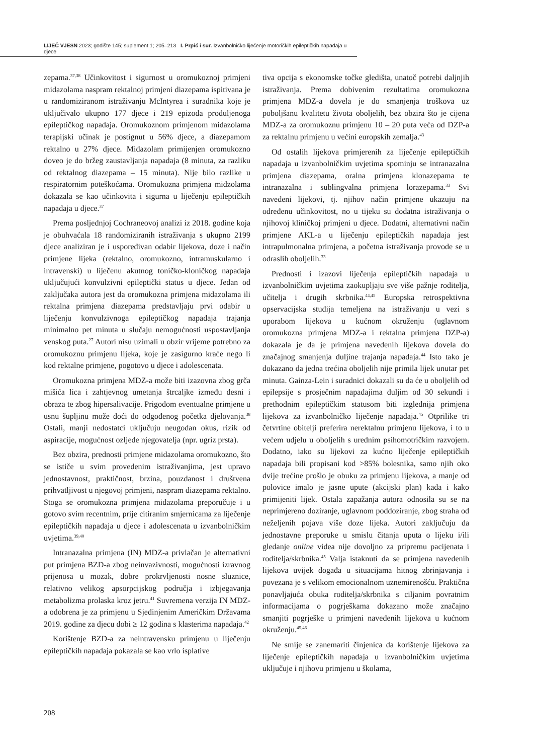LIJEČ VJESN 2023; godište 145; suplement 1; 205–213 I. Prpić i sur. Izvanbolničko liječenje motoričkih epileptičkih napadaja u djece
zepama.<sup>37,38</sup> Učinkovitost i sigurnost u oromukoznoj primjeni midazolama naspram rektalnoj primjeni diazepama ispitivana je u randomiziranom istraživanju McIntyrea i suradnika koje je uključivalo ukupno 177 djece i 219 epizoda produljenoga epileptičkog napadaja. Oromukoznom primjenom midazolama terapijski učinak je postignut u 56% djece, a diazepamom rektalno u 27% djece. Midazolam primijenjen oromukozno doveo je do bržeg zaustavljanja napadaja (8 minuta, za razliku od rektalnog diazepama – 15 minuta). Nije bilo razlike u respiratornim poteškoćama. Oromukozna primjena midzolama dokazala se kao učinkovita i sigurna u liječenju epileptičkih napadaja u djece.<sup>37</sup>
Prema posljednjoj Cochraneovoj analizi iz 2018. godine koja je obuhvaćala 18 randomiziranih istraživanja s ukupno 2199 djece analiziran je i uspoređivan odabir lijekova, doze i način primjene lijeka (rektalno, oromukozno, intramuskularno i intravenski) u liječenu akutnog toničko-kloničkog napadaja uključujući konvulzivni epileptički status u djece. Jedan od zaključaka autora jest da oromukozna primjena midazolama ili rektalna primjena diazepama predstavljaju prvi odabir u liječenju konvulzivnoga epileptičkog napadaja trajanja minimalno pet minuta u slučaju nemogućnosti uspostavljanja venskog puta.<sup>27</sup> Autori nisu uzimali u obzir vrijeme potrebno za oromukoznu primjenu lijeka, koje je zasigurno kraće nego li kod rektalne primjene, pogotovo u djece i adolescenata.
Oromukozna primjena MDZ-a može biti izazovna zbog grča mišića lica i zahtjevnog umetanja štrcaljke između desni i obraza te zbog hipersalivacije. Prigodom eventualne primjene u usnu šupljinu može doći do odgođenog početka djelovanja.<sup>38</sup> Ostali, manji nedostatci uključuju neugodan okus, rizik od aspiracije, mogućnost ozljede njegovatelja (npr. ugriz prsta).
Bez obzira, prednosti primjene midazolama oromukozno, što se ističe u svim provedenim istraživanjima, jest upravo jednostavnost, praktičnost, brzina, pouzdanost i društvena prihvatljivost u njegovoj primjeni, naspram diazepama rektalno. Stoga se oromukozna primjena midazolama preporučuje i u gotovo svim recentnim, prije citiranim smjernicama za liječenje epileptičkih napadaja u djece i adolescenata u izvanbolničkim uvjetima.<sup>39,40</sup>
Intranazalna primjena (IN) MDZ-a privlačan je alternativni put primjena BZD-a zbog neinvazivnosti, mogućnosti izravnog prijenosa u mozak, dobre prokrvljenosti nosne sluznice, relativno velikog apsorpcijskog područja i izbjegavanja metabolizma prolaska kroz jetru.<sup>41</sup> Suvremena verzija IN MDZ-a odobrena je za primjenu u Sjedinjenim Američkim Državama 2019. godine za djecu dobi ≥ 12 godina s klasterima napadaja.<sup>42</sup>
Korištenje BZD-a za neintravensku primjenu u liječenju epileptičkih napadaja pokazala se kao vrlo isplative
tiva opcija s ekonomske točke gledišta, unatoč potrebi daljnjih istraživanja. Prema dobivenim rezultatima oromukozna primjena MDZ-a dovela je do smanjenja troškova uz poboljšanu kvalitetu života oboljelih, bez obzira što je cijena MDZ-a za oromukoznu primjenu 10 – 20 puta veća od DZP-a za rektalnu primjenu u većini europskih zemalja.<sup>43</sup>
Od ostalih lijekova primjerenih za liječenje epileptičkih napadaja u izvanbolničkim uvjetima spominju se intranazalna primjena diazepama, oralna primjena klonazepama te intranazalna i sublingvalna primjena lorazepama.<sup>33</sup> Svi navedeni lijekovi, tj. njihov način primjene ukazuju na određenu učinkovitost, no u tijeku su dodatna istraživanja o njihovoj kliničkoj primjeni u djece. Dodatni, alternativni način primjene AKL-a u liječenju epileptičkih napadaja jest intrapulmonalna primjena, a početna istraživanja provode se u odraslih oboljelih.<sup>33</sup>
Prednosti i izazovi liječenja epileptičkih napadaja u izvanbolničkim uvjetima zaokupljaju sve više pažnje roditelja, učitelja i drugih skrbnika.<sup>44,45</sup> Europska retrospektivna opservacijska studija temeljena na istraživanju u vezi s uporabom lijekova u kućnom okruženju (uglavnom oromukozna primjena MDZ-a i rektalna primjena DZP-a) dokazala je da je primjena navedenih lijekova dovela do značajnog smanjenja duljine trajanja napadaja.<sup>44</sup> Isto tako je dokazano da jedna trećina oboljelih nije primila lijek unutar pet minuta. Gainza-Lein i suradnici dokazali su da će u oboljelih od epilepsije s prosječnim napadajima duljim od 30 sekundi i prethodnim epileptičkim statusom biti izglednija primjena lijekova za izvanbolničko liječenje napadaja.<sup>45</sup> Otprilike tri četvrtine obitelji preferira nerektalnu primjenu lijekova, i to u većem udjelu u oboljelih s urednim psihomotričkim razvojem. Dodatno, iako su lijekovi za kućno liječenje epileptičkih napadaja bili propisani kod >85% bolesnika, samo njih oko dvije trećine prošlo je obuku za primjenu lijekova, a manje od polovice imalo je jasne upute (akcijski plan) kada i kako primijeniti lijek. Ostala zapažanja autora odnosila su se na neprimjereno doziranje, uglavnom poddoziranje, zbog straha od neželjenih pojava više doze lijeka. Autori zaključuju da jednostavne preporuke u smislu čitanja uputa o lijeku i/ili gledanje online videa nije dovoljno za pripremu pacijenata i roditelja/skrbnika.<sup>45</sup> Valja istaknuti da se primjena navedenih lijekova uvijek događa u situacijama hitnog zbrinjavanja i povezana je s velikom emocionalnom uznemirenošću. Praktična ponavljajuća obuka roditelja/skrbnika s ciljanim povratnim informacijama o pogrješkama dokazano može značajno smanjiti pogrješke u primjeni navedenih lijekova u kućnom okruženju.<sup>45,46</sup>
Ne smije se zanemariti činjenica da korištenje lijekova za liječenje epileptičkih napadaja u izvanbolničkim uvjetima uključuje i njihovu primjenu u školama,
208